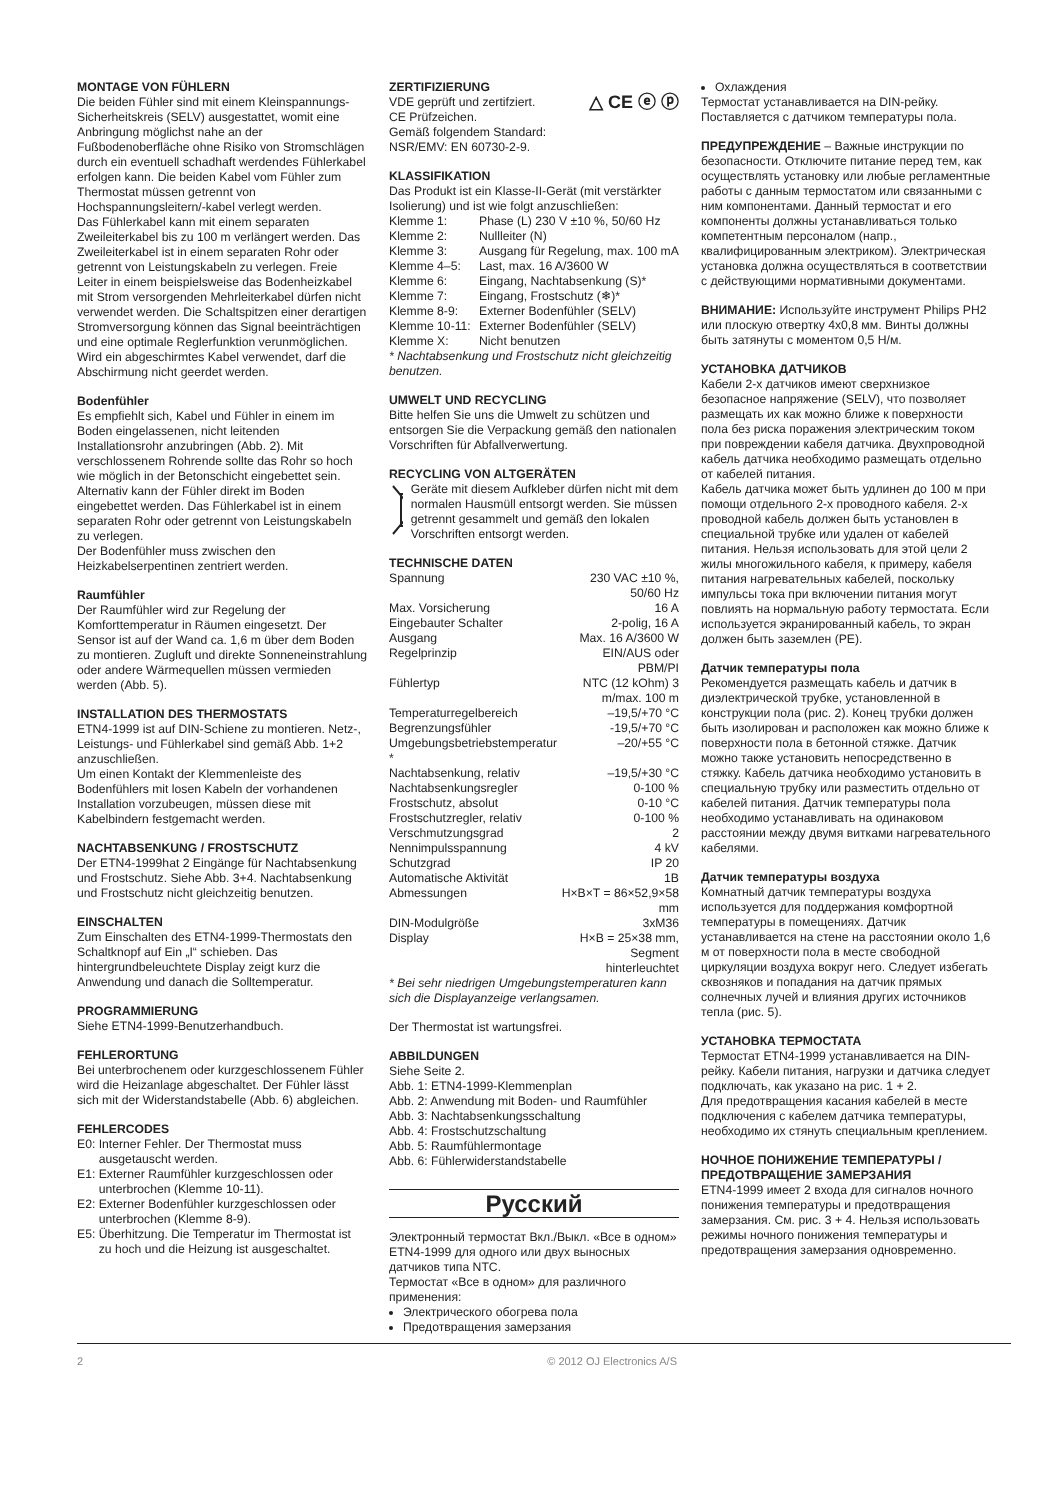MONTAGE VON FÜHLERN
Die beiden Fühler sind mit einem Kleinspannungs-Sicherheitskreis (SELV) ausgestattet, womit eine Anbringung möglichst nahe an der Fußbodenoberfläche ohne Risiko von Stromschlägen durch ein eventuell schadhaft werdendes Fühlerkabel erfolgen kann. Die beiden Kabel vom Fühler zum Thermostat müssen getrennt von Hochspannungsleitern/-kabel verlegt werden.
Das Fühlerkabel kann mit einem separaten Zweileiterkabel bis zu 100 m verlängert werden. Das Zweileiterkabel ist in einem separaten Rohr oder getrennt von Leistungskabeln zu verlegen. Freie Leiter in einem beispielsweise das Bodenheizkabel mit Strom versorgenden Mehrleiterkabel dürfen nicht verwendet werden. Die Schaltspitzen einer derartigen Stromversorgung können das Signal beeinträchtigen und eine optimale Reglerfunktion verunmöglichen. Wird ein abgeschirmtes Kabel verwendet, darf die Abschirmung nicht geerdet werden.
Bodenfühler
Es empfiehlt sich, Kabel und Fühler in einem im Boden eingelassenen, nicht leitenden Installationsrohr anzubringen (Abb. 2). Mit verschlossenem Rohrende sollte das Rohr so hoch wie möglich in der Betonschicht eingebettet sein. Alternativ kann der Fühler direkt im Boden eingebettet werden. Das Fühlerkabel ist in einem separaten Rohr oder getrennt von Leistungskabeln zu verlegen.
Der Bodenfühler muss zwischen den Heizkabelserpentinen zentriert werden.
Raumfühler
Der Raumfühler wird zur Regelung der Komforttemperatur in Räumen eingesetzt. Der Sensor ist auf der Wand ca. 1,6 m über dem Boden zu montieren. Zugluft und direkte Sonneneinstrahlung oder andere Wärmequellen müssen vermieden werden (Abb. 5).
INSTALLATION DES THERMOSTATS
ETN4-1999 ist auf DIN-Schiene zu montieren. Netz-, Leistungs- und Fühlerkabel sind gemäß Abb. 1+2 anzuschließen.
Um einen Kontakt der Klemmenleiste des Bodenfühlers mit losen Kabeln der vorhandenen Installation vorzubeugen, müssen diese mit Kabelbindern festgemacht werden.
NACHTABSENKUNG / FROSTSCHUTZ
Der ETN4-1999hat 2 Eingänge für Nachtabsenkung und Frostschutz. Siehe Abb. 3+4. Nachtabsenkung und Frostschutz nicht gleichzeitig benutzen.
EINSCHALTEN
Zum Einschalten des ETN4-1999-Thermostats den Schaltknopf auf Ein „I“ schieben. Das hintergrundbeleuchtete Display zeigt kurz die Anwendung und danach die Solltemperatur.
PROGRAMMIERUNG
Siehe ETN4-1999-Benutzerhandbuch.
FEHLERORTUNG
Bei unterbrochenem oder kurzgeschlossenem Fühler wird die Heizanlage abgeschaltet. Der Fühler lässt sich mit der Widerstandstabelle (Abb. 6) abgleichen.
FEHLERCODES
| E0: | Interner Fehler. Der Thermostat muss ausgetauscht werden. |
| E1: | Externer Raumfühler kurzgeschlossen oder unterbrochen (Klemme 10-11). |
| E2: | Externer Bodenfühler kurzgeschlossen oder unterbrochen (Klemme 8-9). |
| E5: | Überhitzung. Die Temperatur im Thermostat ist zu hoch und die Heizung ist ausgeschaltet. |
ZERTIFIZIERUNG
VDE geprüft und zertifziert. △ CE ⓔ ⓟ
CE Prüfzeichen.
Gemäß folgendem Standard:
NSR/EMV: EN 60730-2-9.
KLASSIFIKATION
Das Produkt ist ein Klasse-II-Gerät (mit verstärkter Isolierung) und ist wie folgt anzuschließen:
| Klemme 1: | Phase (L) 230 V ±10 %, 50/60 Hz |
| Klemme 2: | Nullleiter (N) |
| Klemme 3: | Ausgang für Regelung, max. 100 mA |
| Klemme 4–5: | Last, max. 16 A/3600 W |
| Klemme 6: | Eingang, Nachtabsenkung (S)* |
| Klemme 7: | Eingang, Frostschutz (❄)* |
| Klemme 8-9: | Externer Bodenfühler (SELV) |
| Klemme 10-11: | Externer Bodenfühler (SELV) |
| Klemme X: | Nicht benutzen |
* Nachtabsenkung und Frostschutz nicht gleichzeitig benutzen.
UMWELT UND RECYCLING
Bitte helfen Sie uns die Umwelt zu schützen und entsorgen Sie die Verpackung gemäß den nationalen Vorschriften für Abfallverwertung.
RECYCLING VON ALTGERÄTEN
Geräte mit diesem Aufkleber dürfen nicht mit dem normalen Hausmüll entsorgt werden. Sie müssen getrennt gesammelt und gemäß den lokalen Vorschriften entsorgt werden.
TECHNISCHE DATEN
| Spannung | 230 VAC ±10 %, 50/60 Hz |
| Max. Vorsicherung | 16 A |
| Eingebauter Schalter | 2-polig, 16 A |
| Ausgang | Max. 16 A/3600 W |
| Regelprinzip | EIN/AUS oder PBM/PI |
| Fühlertyp | NTC (12 kOhm) 3 m/max. 100 m |
| Temperaturregelbereich | –19,5/+70 °C |
| Begrenzungsfühler | -19,5/+70 °C |
| Umgebungsbetriebstemperatur * | –20/+55 °C |
| Nachtabsenkung, relativ | –19,5/+30 °C |
| Nachtabsenkungsregler | 0-100 % |
| Frostschutz, absolut | 0-10 °C |
| Frostschutzregler, relativ | 0-100 % |
| Verschmutzungsgrad | 2 |
| Nennimpulsspannung | 4 kV |
| Schutzgrad | IP 20 |
| Automatische Aktivität | 1B |
| Abmessungen | H×B×T = 86×52,9×58 mm |
| DIN-Modulgröße | 3xM36 |
| Display | H×B = 25×38 mm, Segment hinterleuchtet |
* Bei sehr niedrigen Umgebungstemperaturen kann sich die Displayanzeige verlangsamen.
Der Thermostat ist wartungsfrei.
ABBILDUNGEN
Siehe Seite 2.
Abb. 1: ETN4-1999-Klemmenplan
Abb. 2: Anwendung mit Boden- und Raumfühler
Abb. 3: Nachtabsenkungsschaltung
Abb. 4: Frostschutzschaltung
Abb. 5: Raumfühlermontage
Abb. 6: Fühlerwiderstandstabelle
Русский
Электронный термостат Вкл./Выкл. «Все в одном» ETN4-1999 для одного или двух выносных датчиков типа NTC.
Термостат «Все в одном» для различного применения:
Электрического обогрева пола
Предотвращения замерзания
Охлаждения
Термостат устанавливается на DIN-рейку. Поставляется с датчиком температуры пола.
ПРЕДУПРЕЖДЕНИЕ – Важные инструкции по безопасности. Отключите питание перед тем, как осуществлять установку или любые регламентные работы с данным термостатом или связанными с ним компонентами. Данный термостат и его компоненты должны устанавливаться только компетентным персоналом (напр., квалифицированным электриком). Электрическая установка должна осуществляться в соответствии с действующими нормативными документами.
ВНИМАНИЕ: Используйте инструмент Philips PH2 или плоскую отвертку 4x0,8 мм. Винты должны быть затянуты с моментом 0,5 Н/м.
УСТАНОВКА ДАТЧИКОВ
Кабели 2-х датчиков имеют сверхнизкое безопасное напряжение (SELV), что позволяет размещать их как можно ближе к поверхности пола без риска поражения электрическим током при повреждении кабеля датчика. Двухпроводной кабель датчика необходимо размещать отдельно от кабелей питания.
Кабель датчика может быть удлинен до 100 м при помощи отдельного 2-х проводного кабеля. 2-х проводной кабель должен быть установлен в специальной трубке или удален от кабелей питания. Нельзя использовать для этой цели 2 жилы многожильного кабеля, к примеру, кабеля питания нагревательных кабелей, поскольку импульсы тока при включении питания могут повлиять на нормальную работу термостата. Если используется экранированный кабель, то экран должен быть заземлен (PE).
Датчик температуры пола
Рекомендуется размещать кабель и датчик в диэлектрической трубке, установленной в конструкции пола (рис. 2). Конец трубки должен быть изолирован и расположен как можно ближе к поверхности пола в бетонной стяжке. Датчик можно также установить непосредственно в стяжку. Кабель датчика необходимо установить в специальную трубку или разместить отдельно от кабелей питания. Датчик температуры пола необходимо устанавливать на одинаковом расстоянии между двумя витками нагревательного кабелями.
Датчик температуры воздуха
Комнатный датчик температуры воздуха используется для поддержания комфортной температуры в помещениях. Датчик устанавливается на стене на расстоянии около 1,6 м от поверхности пола в месте свободной циркуляции воздуха вокруг него. Следует избегать сквозняков и попадания на датчик прямых солнечных лучей и влияния других источников тепла (рис. 5).
УСТАНОВКА ТЕРМОСТАТА
Термостат ETN4-1999 устанавливается на DIN-рейку. Кабели питания, нагрузки и датчика следует подключать, как указано на рис. 1 + 2.
Для предотвращения касания кабелей в месте подключения с кабелем датчика температуры, необходимо их стянуть специальным креплением.
НОЧНОЕ ПОНИЖЕНИЕ ТЕМПЕРАТУРЫ / ПРЕДОТВРАЩЕНИЕ ЗАМЕРЗАНИЯ
ETN4-1999 имеет 2 входа для сигналов ночного понижения температуры и предотвращения замерзания. См. рис. 3 + 4. Нельзя использовать режимы ночного понижения температуры и предотвращения замерзания одновременно.
2 © 2012 OJ Electronics A/S